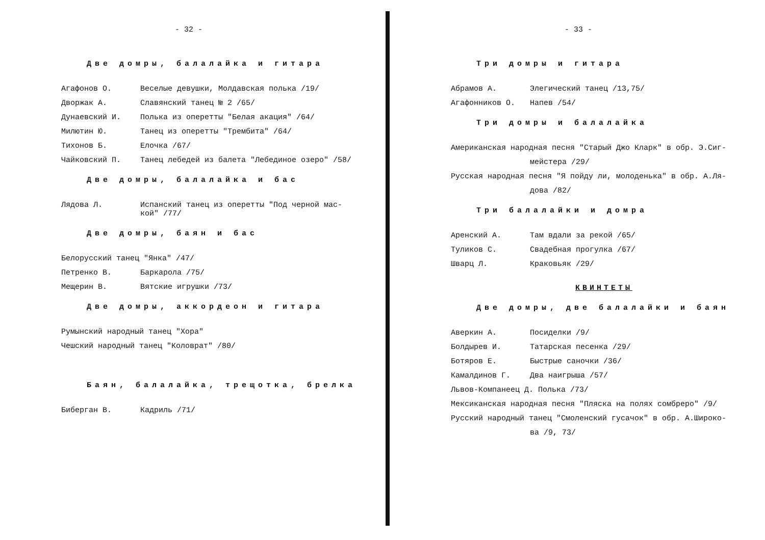- 32 -
Две домры, балалайка и гитара
Агафонов О. Веселые девушки, Молдавская полька /19/
Дворжак А. Славянский танец № 2 /65/
Дунаевский И. Полька из оперетты "Белая акация" /64/
Милютин Ю. Танец из оперетты "Трембита" /64/
Тихонов Б. Елочка /67/
Чайковский П. Танец лебедей из балета "Лебединое озеро" /58/
Две домры, балалайка и бас
Лядова Л. Испанский танец из оперетты "Под черной мас-
кой" /77/
Две домры, баян и бас
Белорусский танец "Янка" /47/
Петренко В. Баркарола /75/
Мещерин В. Вятские игрушки /73/
Две домры, аккордеон и гитара
Румынский народный танец "Хора"
Чешский народный танец "Коловрат" /80/
Баян, балалайка, трещотка, брелка
Биберган В. Кадриль /71/
- 33 -
Три домры и гитара
Абрамов А. Элегический танец /13,75/
Агафонников О. Напев /54/
Три домры и балалайка
Американская народная песня "Старый Джо Кларк" в обр. Э.Сиг-
мейстера /29/
Русская народная песня "Я пойду ли, молоденька" в обр. А.Ля-
дова /82/
Три балалайки и домра
Аренский А. Там вдали за рекой /65/
Туликов С. Свадебная прогулка /67/
Шварц Л. Краковьяк /29/
КВИНТЕТЫ
Две домры, две балалайки и баян
Аверкин А. Посиделки /9/
Болдырев И. Татарская песенка /29/
Ботяров Е. Быстрые саночки /36/
Камалдинов Г. Два наигрыша /57/
Львов-Компанеец Д. Полька /73/
Мексиканская народная песня "Пляска на полях сомбреро" /9/
Русский народный танец "Смоленский гусачок" в обр. А.Широко-
ва /9, 73/